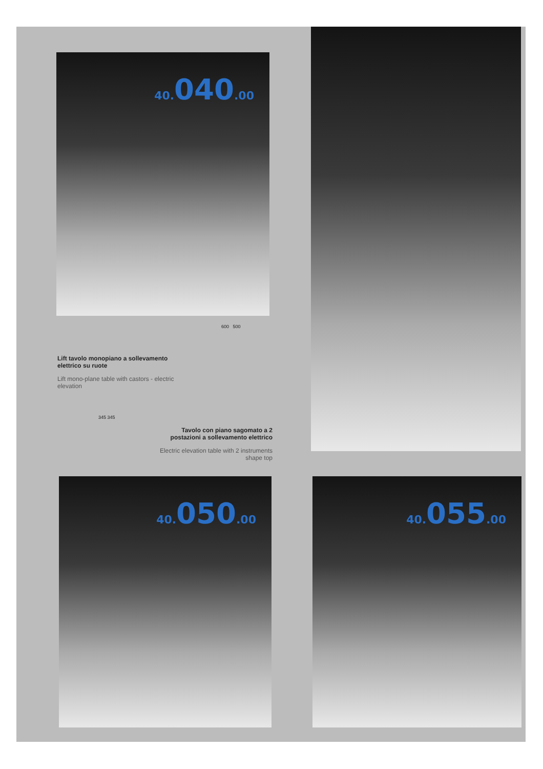40. 040.00
Lift tavolo monopiano a sollevamento elettrico su ruote
Lift mono-plane table with castors - electric elevation
600 500
345 345
Tavolo con piano sagomato a 2 postazioni a sollevamento elettrico
Electric elevation table with 2 instruments shape top
40. 050.00 40. 055.00